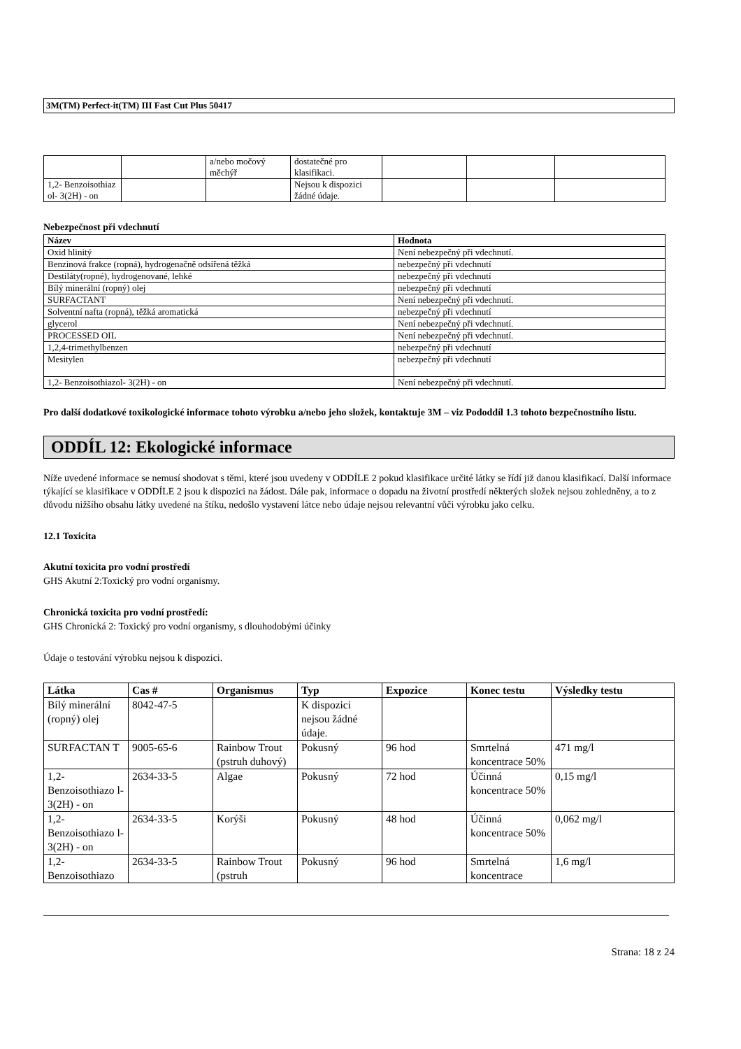3M(TM) Perfect-it(TM) III Fast Cut Plus 50417
| | | a/nebo močový měchýř | dostatečné pro klasifikaci. | | | |
| 1,2- Benzoisothiaz ol- 3(2H) - on | | | Nejsou k dispozici žádné údaje. | | | |
Nebezpečnost při vdechnutí
| Název | Hodnota |
| --- | --- |
| Oxid hlinitý | Není nebezpečný při vdechnutí. |
| Benzinová frakce (ropná), hydrogenačně odsířená těžká | nebezpečný při vdechnutí |
| Destiláty(ropné), hydrogenované, lehké | nebezpečný při vdechnutí |
| Bílý minerální (ropný) olej | nebezpečný při vdechnutí |
| SURFACTANT | Není nebezpečný při vdechnutí. |
| Solventní nafta (ropná), těžká aromatická | nebezpečný při vdechnutí |
| glycerol | Není nebezpečný při vdechnutí. |
| PROCESSED OIL | Není nebezpečný při vdechnutí. |
| 1,2,4-trimethylbenzen | nebezpečný při vdechnutí |
| Mesitylen | nebezpečný při vdechnutí |
| 1,2- Benzoisothiazol- 3(2H) - on | Není nebezpečný při vdechnutí. |
Pro další dodatkové toxikologické informace tohoto výrobku a/nebo jeho složek, kontaktuje 3M – viz Pododdíl 1.3 tohoto bezpečnostního listu.
ODDÍL 12: Ekologické informace
Níže uvedené informace se nemusí shodovat s těmi, které jsou uvedeny v ODDÍLE 2 pokud klasifikace určité látky se řídí již danou klasifikací. Další informace týkající se klasifikace v ODDÍLE 2 jsou k dispozici na žádost. Dále pak, informace o dopadu na životní prostředí některých složek nejsou zohledněny, a to z důvodu nižšího obsahu látky uvedené na štíku, nedošlo vystavení látce nebo údaje nejsou relevantní vůči výrobku jako celku.
12.1 Toxicita
Akutní toxicita pro vodní prostředí
GHS Akutní 2:Toxický pro vodní organismy.
Chronická toxicita pro vodní prostředí:
GHS Chronická 2: Toxický pro vodní organismy, s dlouhodobými účinky
Údaje o testování výrobku nejsou k dispozici.
| Látka | Cas # | Organismus | Typ | Expozice | Konec testu | Výsledky testu |
| --- | --- | --- | --- | --- | --- | --- |
| Bílý minerální (ropný) olej | 8042-47-5 | | K dispozici nejsou žádné údaje. | | | |
| SURFACTAN T | 9005-65-6 | Rainbow Trout (pstruh duhový) | Pokusný | 96 hod | Smrtelná koncentrace 50% | 471 mg/l |
| 1,2- Benzoisothiazo l- 3(2H) - on | 2634-33-5 | Algae | Pokusný | 72 hod | Účinná koncentrace 50% | 0,15 mg/l |
| 1,2- Benzoisothiazo l- 3(2H) - on | 2634-33-5 | Korýši | Pokusný | 48 hod | Účinná koncentrace 50% | 0,062 mg/l |
| 1,2- Benzoisothiazo | 2634-33-5 | Rainbow Trout (pstruh | Pokusný | 96 hod | Smrtelná koncentrace | 1,6 mg/l |
Strana: 18 z 24